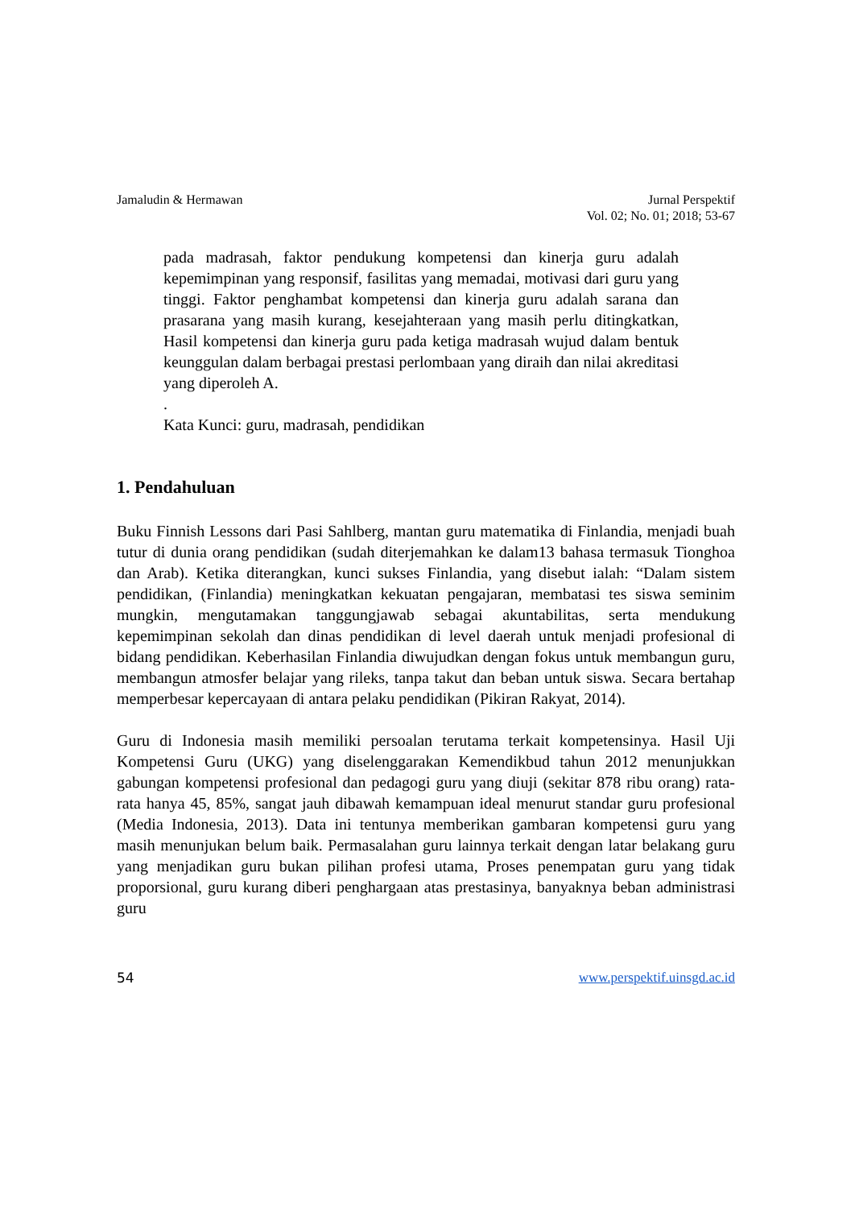Jamaludin & Hermawan Jurnal Perspektif
Vol. 02; No. 01; 2018; 53-67
pada madrasah, faktor pendukung kompetensi dan kinerja guru adalah kepemimpinan yang responsif, fasilitas yang memadai, motivasi dari guru yang tinggi. Faktor penghambat kompetensi dan kinerja guru adalah sarana dan prasarana yang masih kurang, kesejahteraan yang masih perlu ditingkatkan, Hasil kompetensi dan kinerja guru pada ketiga madrasah wujud dalam bentuk keunggulan dalam berbagai prestasi perlombaan yang diraih dan nilai akreditasi yang diperoleh A.
.
Kata Kunci: guru, madrasah, pendidikan
1. Pendahuluan
Buku Finnish Lessons dari Pasi Sahlberg, mantan guru matematika di Finlandia, menjadi buah tutur di dunia orang pendidikan (sudah diterjemahkan ke dalam13 bahasa termasuk Tionghoa dan Arab). Ketika diterangkan, kunci sukses Finlandia, yang disebut ialah: “Dalam sistem pendidikan, (Finlandia) meningkatkan kekuatan pengajaran, membatasi tes siswa seminim mungkin, mengutamakan tanggungjawab sebagai akuntabilitas, serta mendukung kepemimpinan sekolah dan dinas pendidikan di level daerah untuk menjadi profesional di bidang pendidikan. Keberhasilan Finlandia diwujudkan dengan fokus untuk membangun guru, membangun atmosfer belajar yang rileks, tanpa takut dan beban untuk siswa. Secara bertahap memperbesar kepercayaan di antara pelaku pendidikan (Pikiran Rakyat, 2014).
Guru di Indonesia masih memiliki persoalan terutama terkait kompetensinya. Hasil Uji Kompetensi Guru (UKG) yang diselenggarakan Kemendikbud tahun 2012 menunjukkan gabungan kompetensi profesional dan pedagogi guru yang diuji (sekitar 878 ribu orang) rata-rata hanya 45, 85%, sangat jauh dibawah kemampuan ideal menurut standar guru profesional (Media Indonesia, 2013). Data ini tentunya memberikan gambaran kompetensi guru yang masih menunjukan belum baik. Permasalahan guru lainnya terkait dengan latar belakang guru yang menjadikan guru bukan pilihan profesi utama, Proses penempatan guru yang tidak proporsional, guru kurang diberi penghargaan atas prestasinya, banyaknya beban administrasi guru
54 www.perspektif.uinsgd.ac.id